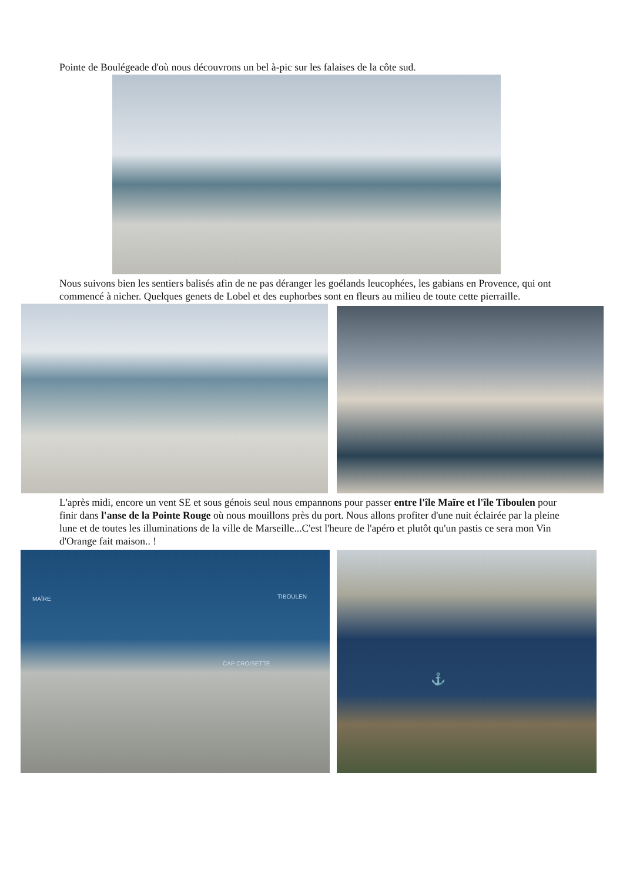Pointe de Boulégeade d'où nous découvrons un bel à-pic sur les falaises de la côte sud.
Nous suivons bien les sentiers balisés afin de ne pas déranger les goélands leucophées, les gabians en Provence, qui ont commencé à nicher. Quelques genets de Lobel et des euphorbes sont en fleurs au milieu de toute cette pierraille.
L'après midi, encore un vent SE et sous génois seul nous empannons pour passer entre l'île Maïre et l'île Tiboulen pour finir dans l'anse de la Pointe Rouge où nous mouillons près du port. Nous allons profiter d'une nuit éclairée par la pleine lune et de toutes les illuminations de la ville de Marseille...C'est l'heure de l'apéro et plutôt qu'un pastis ce sera mon Vin d'Orange fait maison.. !
MAÏRE TIBOULEN
CAP CROISETTE
⚓